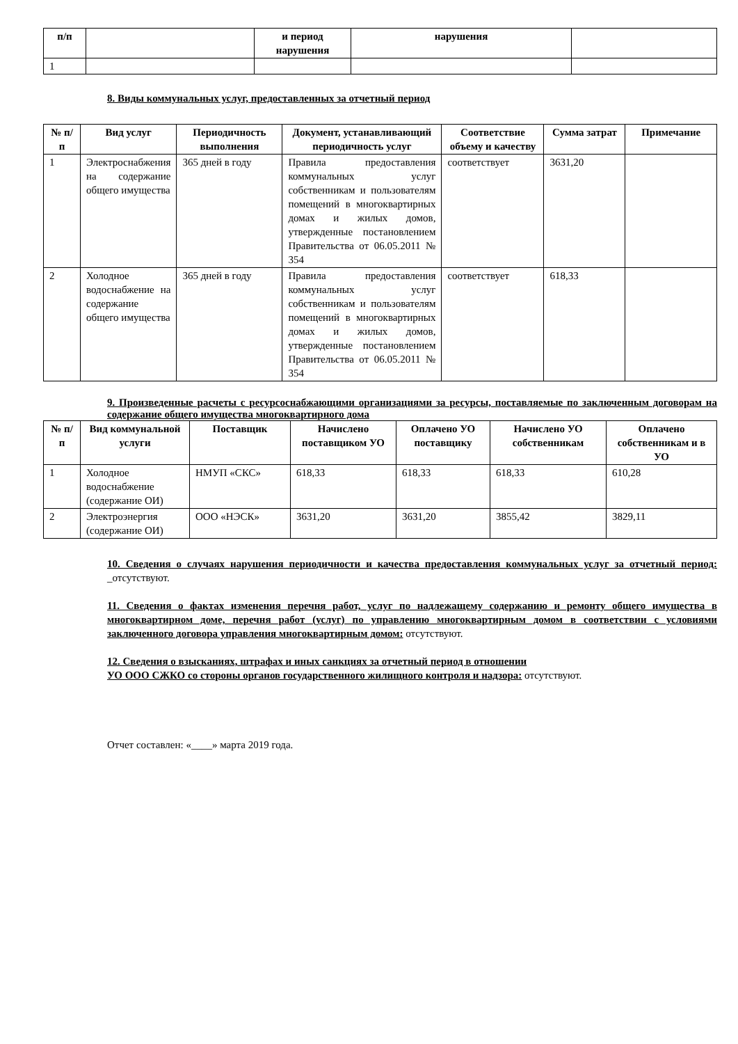| п/п | | и период нарушения | нарушения | |
| --- | --- | --- | --- | --- |
| 1 | | | | |
8. Виды коммунальных услуг, предоставленных за отчетный период
| № п/п | Вид услуг | Периодичность выполнения | Документ, устанавливающий периодичность услуг | Соответствие объему и качеству | Сумма затрат | Примечание |
| --- | --- | --- | --- | --- | --- | --- |
| 1 | Электроснабжения на содержание общего имущества | 365 дней в году | Правила предоставления коммунальных услуг собственникам и пользователям помещений в многоквартирных домах и жилых домов, утвержденные постановлением Правительства от 06.05.2011 № 354 | соответствует | 3631,20 | |
| 2 | Холодное водоснабжение на содержание общего имущества | 365 дней в году | Правила предоставления коммунальных услуг собственникам и пользователям помещений в многоквартирных домах и жилых домов, утвержденные постановлением Правительства от 06.05.2011 № 354 | соответствует | 618,33 | |
9. Произведенные расчеты с ресурсоснабжающими организациями за ресурсы, поставляемые по заключенным договорам на содержание общего имущества многоквартирного дома
| № п/п | Вид коммунальной услуги | Поставщик | Начислено поставщиком УО | Оплачено УО поставщику | Начислено УО собственникам | Оплачено собственникам и в УО |
| --- | --- | --- | --- | --- | --- | --- |
| 1 | Холодное водоснабжение (содержание ОИ) | НМУП «СКС» | 618,33 | 618,33 | 618,33 | 610,28 |
| 2 | Электроэнергия (содержание ОИ) | ООО «НЭСК» | 3631,20 | 3631,20 | 3855,42 | 3829,11 |
10. Сведения о случаях нарушения периодичности и качества предоставления коммунальных услуг за отчетный период: _отсутствуют.
11. Сведения о фактах изменения перечня работ, услуг по надлежащему содержанию и ремонту общего имущества в многоквартирном доме, перечня работ (услуг) по управлению многоквартирным домом в соответствии с условиями заключенного договора управления многоквартирным домом: отсутствуют.
12. Сведения о взысканиях, штрафах и иных санкциях за отчетный период в отношении
УО ООО СЖКО со стороны органов государственного жилищного контроля и надзора: отсутствуют.
Отчет составлен: «____» марта 2019 года.